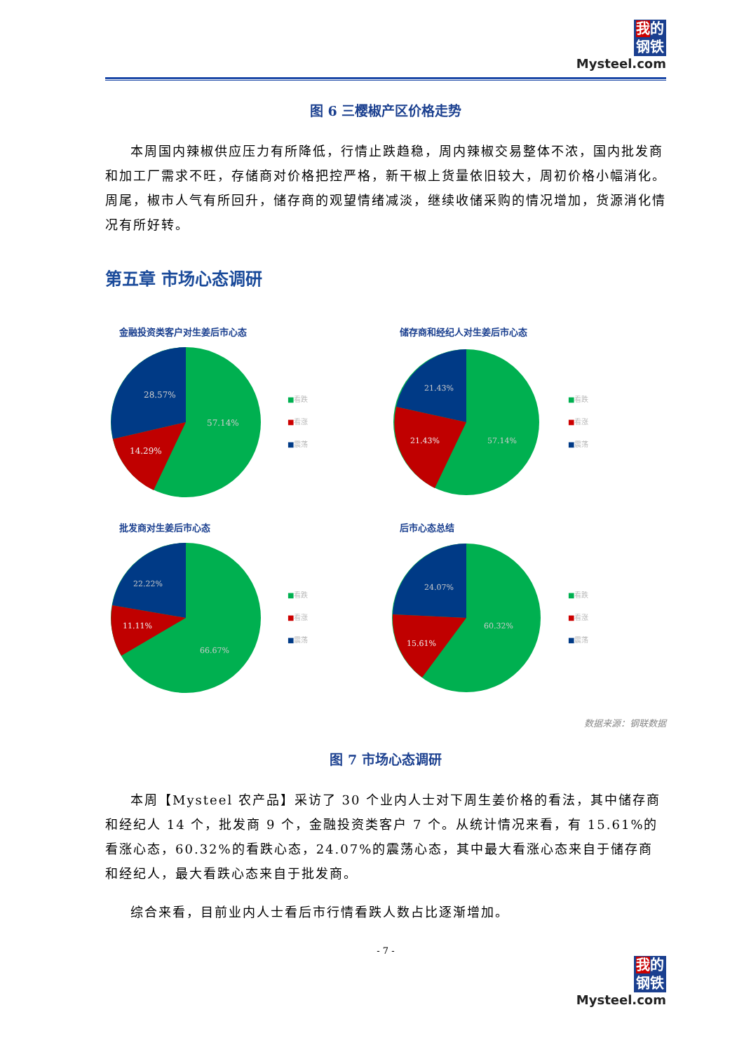我的
钢铁
Mysteel.com
图 6 三樱椒产区价格走势
本周国内辣椒供应压力有所降低，行情止跌趋稳，周内辣椒交易整体不浓，国内批发商和加工厂需求不旺，存储商对价格把控严格，新干椒上货量依旧较大，周初价格小幅消化。周尾，椒市人气有所回升，储存商的观望情绪减淡，继续收储采购的情况增加，货源消化情况有所好转。
第五章 市场心态调研
金融投资类客户对生姜后市心态
28.57%
57.14%
14.29%
■看跌
■看涨
■震荡
储存商和经纪人对生姜后市心态
21.43%
57.14%
21.43%
■看跌
■看涨
■震荡
批发商对生姜后市心态
22.22%
66.67%
11.11%
■看跌
■看涨
■震荡
后市心态总结
24.07%
60.32%
15.61%
■看跌
■看涨
■震荡
数据来源：钢联数据
图 7 市场心态调研
本周【Mysteel 农产品】采访了 30 个业内人士对下周生姜价格的看法，其中储存商和经纪人 14 个，批发商 9 个，金融投资类客户 7 个。从统计情况来看，有 15.61%的看涨心态，60.32%的看跌心态，24.07%的震荡心态，其中最大看涨心态来自于储存商和经纪人，最大看跌心态来自于批发商。
综合来看，目前业内人士看后市行情看跌人数占比逐渐增加。
- 7 -
我的
钢铁
Mysteel.com